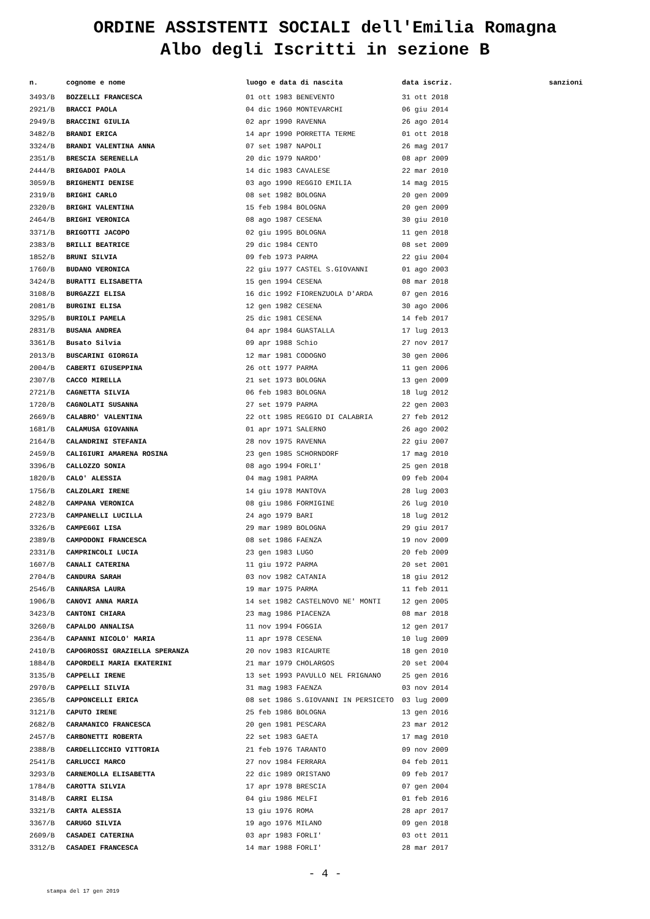ORDINE ASSISTENTI SOCIALI dell'Emilia Romagna
Albo degli Iscritti in sezione B
| n. | cognome e nome | luogo e data di nascita | data iscriz. | sanzioni |
| --- | --- | --- | --- | --- |
| 3493/B | BOZZELLI FRANCESCA | 01 ott 1983 BENEVENTO | 31 ott 2018 | |
| 2921/B | BRACCI PAOLA | 04 dic 1960 MONTEVARCHI | 06 giu 2014 | |
| 2949/B | BRACCINI GIULIA | 02 apr 1990 RAVENNA | 26 ago 2014 | |
| 3482/B | BRANDI ERICA | 14 apr 1990 PORRETTA TERME | 01 ott 2018 | |
| 3324/B | BRANDI VALENTINA ANNA | 07 set 1987 NAPOLI | 26 mag 2017 | |
| 2351/B | BRESCIA SERENELLA | 20 dic 1979 NARDO' | 08 apr 2009 | |
| 2444/B | BRIGADOI PAOLA | 14 dic 1983 CAVALESE | 22 mar 2010 | |
| 3059/B | BRIGHENTI DENISE | 03 ago 1990 REGGIO EMILIA | 14 mag 2015 | |
| 2319/B | BRIGHI CARLO | 08 set 1982 BOLOGNA | 20 gen 2009 | |
| 2320/B | BRIGHI VALENTINA | 15 feb 1984 BOLOGNA | 20 gen 2009 | |
| 2464/B | BRIGHI VERONICA | 08 ago 1987 CESENA | 30 giu 2010 | |
| 3371/B | BRIGOTTI JACOPO | 02 giu 1995 BOLOGNA | 11 gen 2018 | |
| 2383/B | BRILLI BEATRICE | 29 dic 1984 CENTO | 08 set 2009 | |
| 1852/B | BRUNI SILVIA | 09 feb 1973 PARMA | 22 giu 2004 | |
| 1760/B | BUDANO VERONICA | 22 giu 1977 CASTEL S.GIOVANNI | 01 ago 2003 | |
| 3424/B | BURATTI ELISABETTA | 15 gen 1994 CESENA | 08 mar 2018 | |
| 3108/B | BURGAZZI ELISA | 16 dic 1992 FIORENZUOLA D'ARDA | 07 gen 2016 | |
| 2081/B | BURGINI ELISA | 12 gen 1982 CESENA | 30 ago 2006 | |
| 3295/B | BURIOLI PAMELA | 25 dic 1981 CESENA | 14 feb 2017 | |
| 2831/B | BUSANA ANDREA | 04 apr 1984 GUASTALLA | 17 lug 2013 | |
| 3361/B | Busato Silvia | 09 apr 1988 Schio | 27 nov 2017 | |
| 2013/B | BUSCARINI GIORGIA | 12 mar 1981 CODOGNO | 30 gen 2006 | |
| 2004/B | CABERTI GIUSEPPINA | 26 ott 1977 PARMA | 11 gen 2006 | |
| 2307/B | CACCO MIRELLA | 21 set 1973 BOLOGNA | 13 gen 2009 | |
| 2721/B | CAGNETTA SILVIA | 06 feb 1983 BOLOGNA | 18 lug 2012 | |
| 1720/B | CAGNOLATI SUSANNA | 27 set 1979 PARMA | 22 gen 2003 | |
| 2669/B | CALABRO' VALENTINA | 22 ott 1985 REGGIO DI CALABRIA | 27 feb 2012 | |
| 1681/B | CALAMUSA GIOVANNA | 01 apr 1971 SALERNO | 26 ago 2002 | |
| 2164/B | CALANDRINI STEFANIA | 28 nov 1975 RAVENNA | 22 giu 2007 | |
| 2459/B | CALIGIURI AMARENA ROSINA | 23 gen 1985 SCHORNDORF | 17 mag 2010 | |
| 3396/B | CALLOZZO SONIA | 08 ago 1994 FORLI' | 25 gen 2018 | |
| 1820/B | CALO' ALESSIA | 04 mag 1981 PARMA | 09 feb 2004 | |
| 1756/B | CALZOLARI IRENE | 14 giu 1978 MANTOVA | 28 lug 2003 | |
| 2482/B | CAMPANA VERONICA | 08 giu 1986 FORMIGINE | 26 lug 2010 | |
| 2723/B | CAMPANELLI LUCILLA | 24 ago 1979 BARI | 18 lug 2012 | |
| 3326/B | CAMPEGGI LISA | 29 mar 1989 BOLOGNA | 29 giu 2017 | |
| 2389/B | CAMPODONI FRANCESCA | 08 set 1986 FAENZA | 19 nov 2009 | |
| 2331/B | CAMPRINCOLI LUCIA | 23 gen 1983 LUGO | 20 feb 2009 | |
| 1607/B | CANALI CATERINA | 11 giu 1972 PARMA | 20 set 2001 | |
| 2704/B | CANDURA SARAH | 03 nov 1982 CATANIA | 18 giu 2012 | |
| 2546/B | CANNARSA LAURA | 19 mar 1975 PARMA | 11 feb 2011 | |
| 1906/B | CANOVI ANNA MARIA | 14 set 1982 CASTELNOVO NE' MONTI | 12 gen 2005 | |
| 3423/B | CANTONI CHIARA | 23 mag 1986 PIACENZA | 08 mar 2018 | |
| 3260/B | CAPALDO ANNALISA | 11 nov 1994 FOGGIA | 12 gen 2017 | |
| 2364/B | CAPANNI NICOLO' MARIA | 11 apr 1978 CESENA | 10 lug 2009 | |
| 2410/B | CAPOGROSSI GRAZIELLA SPERANZA | 20 nov 1983 RICAURTE | 18 gen 2010 | |
| 1884/B | CAPORDELI MARIA EKATERINI | 21 mar 1979 CHOLARGOS | 20 set 2004 | |
| 3135/B | CAPPELLI IRENE | 13 set 1993 PAVULLO NEL FRIGNANO | 25 gen 2016 | |
| 2970/B | CAPPELLI SILVIA | 31 mag 1983 FAENZA | 03 nov 2014 | |
| 2365/B | CAPPONCELLI ERICA | 08 set 1986 S.GIOVANNI IN PERSICETO | 03 lug 2009 | |
| 3121/B | CAPUTO IRENE | 25 feb 1986 BOLOGNA | 13 gen 2016 | |
| 2682/B | CARAMANICO FRANCESCA | 20 gen 1981 PESCARA | 23 mar 2012 | |
| 2457/B | CARBONETTI ROBERTA | 22 set 1983 GAETA | 17 mag 2010 | |
| 2388/B | CARDELLICCHIO VITTORIA | 21 feb 1976 TARANTO | 09 nov 2009 | |
| 2541/B | CARLUCCI MARCO | 27 nov 1984 FERRARA | 04 feb 2011 | |
| 3293/B | CARNEMOLLA ELISABETTA | 22 dic 1989 ORISTANO | 09 feb 2017 | |
| 1784/B | CAROTTA SILVIA | 17 apr 1978 BRESCIA | 07 gen 2004 | |
| 3148/B | CARRI ELISA | 04 giu 1986 MELFI | 01 feb 2016 | |
| 3321/B | CARTA ALESSIA | 13 giu 1976 ROMA | 28 apr 2017 | |
| 3367/B | CARUGO SILVIA | 19 ago 1976 MILANO | 09 gen 2018 | |
| 2609/B | CASADEI CATERINA | 03 apr 1983 FORLI' | 03 ott 2011 | |
| 3312/B | CASADEI FRANCESCA | 14 mar 1988 FORLI' | 28 mar 2017 | |
- 4 -
stampa del 17 gen 2019